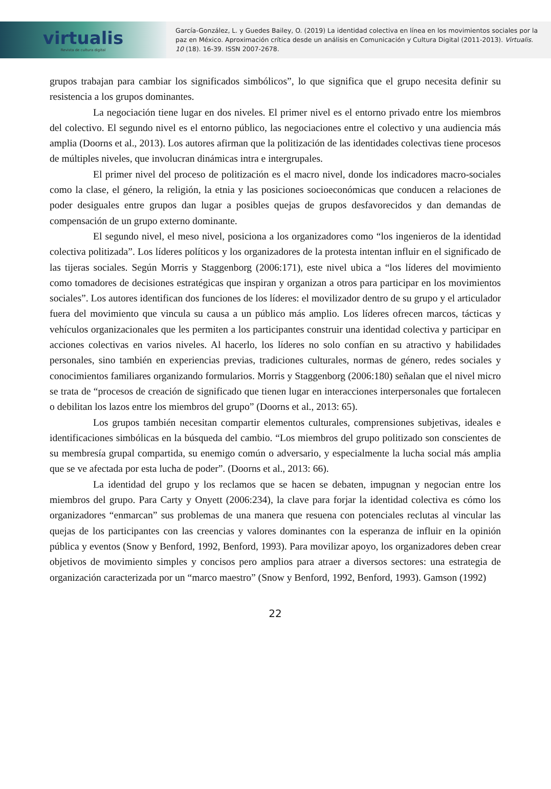virtualis
Revista de cultura digital
García-González, L. y Guedes Bailey, O. (2019) La identidad colectiva en línea en los movimientos sociales por la paz en México. Aproximación crítica desde un análisis en Comunicación y Cultura Digital (2011-2013). Virtualis. 10 (18). 16-39. ISSN 2007-2678.
grupos trabajan para cambiar los significados simbólicos”, lo que significa que el grupo necesita definir su resistencia a los grupos dominantes.
La negociación tiene lugar en dos niveles. El primer nivel es el entorno privado entre los miembros del colectivo. El segundo nivel es el entorno público, las negociaciones entre el colectivo y una audiencia más amplia (Doorns et al., 2013). Los autores afirman que la politización de las identidades colectivas tiene procesos de múltiples niveles, que involucran dinámicas intra e intergrupales.
El primer nivel del proceso de politización es el macro nivel, donde los indicadores macro-sociales como la clase, el género, la religión, la etnia y las posiciones socioeconómicas que conducen a relaciones de poder desiguales entre grupos dan lugar a posibles quejas de grupos desfavorecidos y dan demandas de compensación de un grupo externo dominante.
El segundo nivel, el meso nivel, posiciona a los organizadores como “los ingenieros de la identidad colectiva politizada”. Los líderes políticos y los organizadores de la protesta intentan influir en el significado de las tijeras sociales. Según Morris y Staggenborg (2006:171), este nivel ubica a “los líderes del movimiento como tomadores de decisiones estratégicas que inspiran y organizan a otros para participar en los movimientos sociales”. Los autores identifican dos funciones de los líderes: el movilizador dentro de su grupo y el articulador fuera del movimiento que vincula su causa a un público más amplio. Los líderes ofrecen marcos, tácticas y vehículos organizacionales que les permiten a los participantes construir una identidad colectiva y participar en acciones colectivas en varios niveles. Al hacerlo, los líderes no solo confían en su atractivo y habilidades personales, sino también en experiencias previas, tradiciones culturales, normas de género, redes sociales y conocimientos familiares organizando formularios. Morris y Staggenborg (2006:180) señalan que el nivel micro se trata de “procesos de creación de significado que tienen lugar en interacciones interpersonales que fortalecen o debilitan los lazos entre los miembros del grupo” (Doorns et al., 2013: 65).
Los grupos también necesitan compartir elementos culturales, comprensiones subjetivas, ideales e identificaciones simbólicas en la búsqueda del cambio. “Los miembros del grupo politizado son conscientes de su membresía grupal compartida, su enemigo común o adversario, y especialmente la lucha social más amplia que se ve afectada por esta lucha de poder”. (Doorns et al., 2013: 66).
La identidad del grupo y los reclamos que se hacen se debaten, impugnan y negocian entre los miembros del grupo. Para Carty y Onyett (2006:234), la clave para forjar la identidad colectiva es cómo los organizadores “enmarcan” sus problemas de una manera que resuena con potenciales reclutas al vincular las quejas de los participantes con las creencias y valores dominantes con la esperanza de influir en la opinión pública y eventos (Snow y Benford, 1992, Benford, 1993). Para movilizar apoyo, los organizadores deben crear objetivos de movimiento simples y concisos pero amplios para atraer a diversos sectores: una estrategia de organización caracterizada por un “marco maestro” (Snow y Benford, 1992, Benford, 1993). Gamson (1992)
22